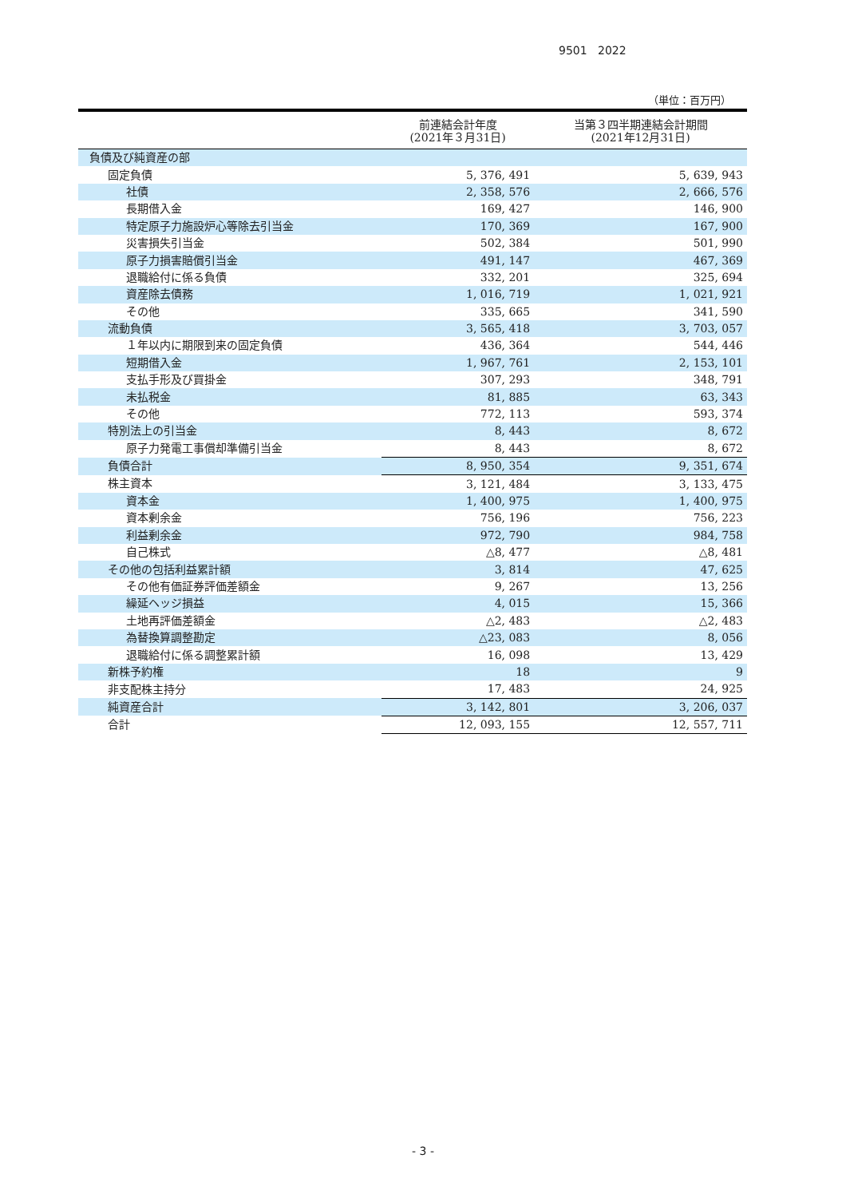9501 2022
（単位：百万円）
| | 前連結会計年度 (2021年３月31日) | 当第３四半期連結会計期間 (2021年12月31日) |
| --- | --- | --- |
| 負債及び純資産の部 | | |
| 固定負債 | 5, 376, 491 | 5, 639, 943 |
| 社債 | 2, 358, 576 | 2, 666, 576 |
| 長期借入金 | 169, 427 | 146, 900 |
| 特定原子力施設炉心等除去引当金 | 170, 369 | 167, 900 |
| 災害損失引当金 | 502, 384 | 501, 990 |
| 原子力損害賠償引当金 | 491, 147 | 467, 369 |
| 退職給付に係る負債 | 332, 201 | 325, 694 |
| 資産除去債務 | 1, 016, 719 | 1, 021, 921 |
| その他 | 335, 665 | 341, 590 |
| 流動負債 | 3, 565, 418 | 3, 703, 057 |
| １年以内に期限到来の固定負債 | 436, 364 | 544, 446 |
| 短期借入金 | 1, 967, 761 | 2, 153, 101 |
| 支払手形及び買掛金 | 307, 293 | 348, 791 |
| 未払税金 | 81, 885 | 63, 343 |
| その他 | 772, 113 | 593, 374 |
| 特別法上の引当金 | 8, 443 | 8, 672 |
| 原子力発電工事償却準備引当金 | 8, 443 | 8, 672 |
| 負債合計 | 8, 950, 354 | 9, 351, 674 |
| 株主資本 | 3, 121, 484 | 3, 133, 475 |
| 資本金 | 1, 400, 975 | 1, 400, 975 |
| 資本剰余金 | 756, 196 | 756, 223 |
| 利益剰余金 | 972, 790 | 984, 758 |
| 自己株式 | △8, 477 | △8, 481 |
| その他の包括利益累計額 | 3, 814 | 47, 625 |
| その他有価証券評価差額金 | 9, 267 | 13, 256 |
| 繰延ヘッジ損益 | 4, 015 | 15, 366 |
| 土地再評価差額金 | △2, 483 | △2, 483 |
| 為替換算調整勘定 | △23, 083 | 8, 056 |
| 退職給付に係る調整累計額 | 16, 098 | 13, 429 |
| 新株予約権 | 18 | 9 |
| 非支配株主持分 | 17, 483 | 24, 925 |
| 純資産合計 | 3, 142, 801 | 3, 206, 037 |
| 合計 | 12, 093, 155 | 12, 557, 711 |
- 3 -